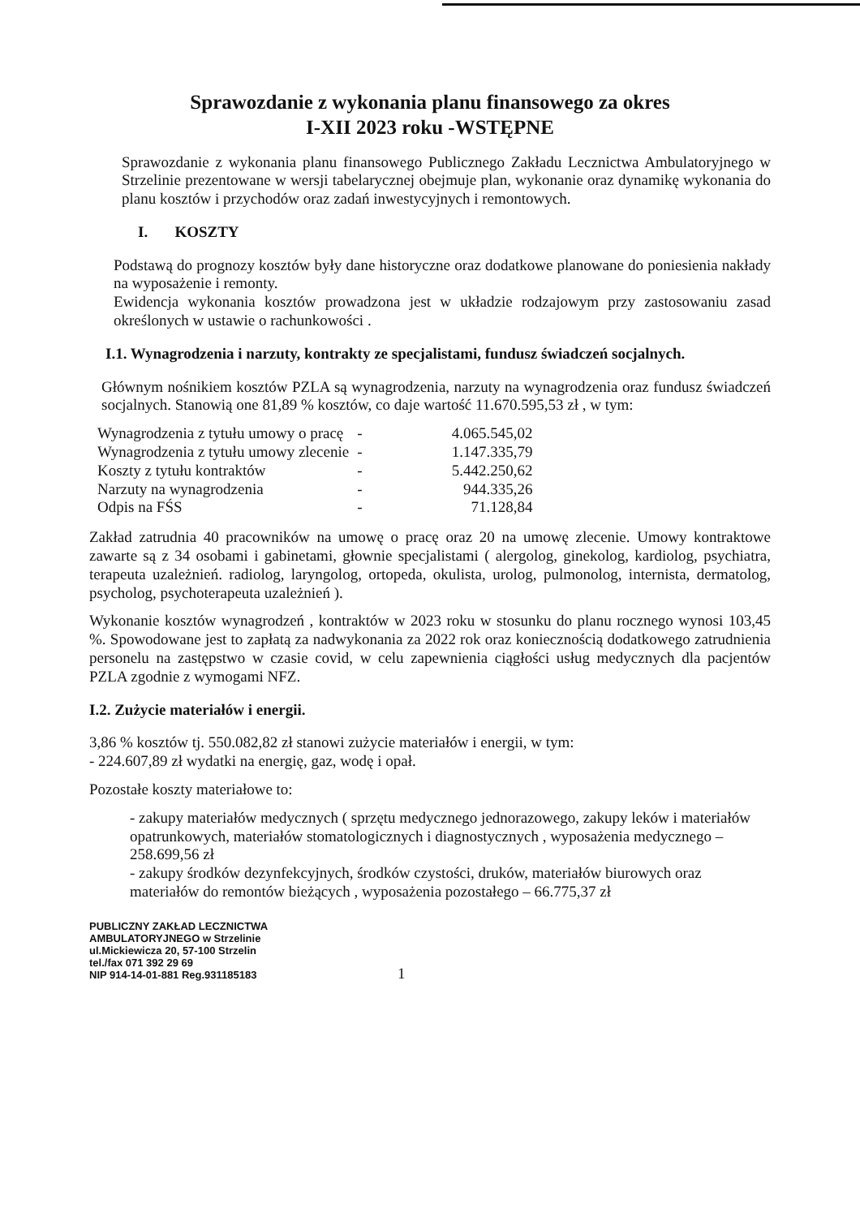Sprawozdanie z wykonania planu finansowego za okres
I-XII 2023 roku -WSTĘPNE
Sprawozdanie z wykonania planu finansowego Publicznego Zakładu Lecznictwa Ambulatoryjnego w Strzelinie prezentowane w wersji tabelarycznej obejmuje plan, wykonanie oraz dynamikę wykonania do planu kosztów i przychodów oraz zadań inwestycyjnych i remontowych.
I. KOSZTY
Podstawą do prognozy kosztów były dane historyczne oraz dodatkowe planowane do poniesienia nakłady na wyposażenie i remonty.
Ewidencja wykonania kosztów prowadzona jest w układzie rodzajowym przy zastosowaniu zasad określonych w ustawie o rachunkowości .
I.1. Wynagrodzenia i narzuty, kontrakty ze specjalistami, fundusz świadczeń socjalnych.
Głównym nośnikiem kosztów PZLA są wynagrodzenia, narzuty na wynagrodzenia oraz fundusz świadczeń socjalnych. Stanowią one 81,89 % kosztów, co daje wartość 11.670.595,53 zł , w tym:
| Wynagrodzenia z tytułu umowy o pracę | - | 4.065.545,02 |
| Wynagrodzenia z tytułu umowy zlecenie | - | 1.147.335,79 |
| Koszty z tytułu kontraktów | - | 5.442.250,62 |
| Narzuty na wynagrodzenia | - | 944.335,26 |
| Odpis na FŚS | - | 71.128,84 |
Zakład zatrudnia 40 pracowników na umowę o pracę oraz 20 na umowę zlecenie. Umowy kontraktowe zawarte są z 34 osobami i gabinetami, głownie specjalistami ( alergolog, ginekolog, kardiolog, psychiatra, terapeuta uzależnień. radiolog, laryngolog, ortopeda, okulista, urolog, pulmonolog, internista, dermatolog, psycholog, psychoterapeuta uzależnień ).
Wykonanie kosztów wynagrodzeń , kontraktów w 2023 roku w stosunku do planu rocznego wynosi 103,45 %. Spowodowane jest to zapłatą za nadwykonania za 2022 rok oraz koniecznością dodatkowego zatrudnienia personelu na zastępstwo w czasie covid, w celu zapewnienia ciągłości usług medycznych dla pacjentów PZLA zgodnie z wymogami NFZ.
I.2. Zużycie materiałów i energii.
3,86 % kosztów tj. 550.082,82 zł stanowi zużycie materiałów i energii, w tym:
- 224.607,89 zł wydatki na energię, gaz, wodę i opał.
Pozostałe koszty materiałowe to:
- zakupy materiałów medycznych ( sprzętu medycznego jednorazowego, zakupy leków i materiałów opatrunkowych, materiałów stomatologicznych i diagnostycznych , wyposażenia medycznego – 258.699,56 zł
- zakupy środków dezynfekcyjnych, środków czystości, druków, materiałów biurowych oraz materiałów do remontów bieżących , wyposażenia pozostałego – 66.775,37 zł
PUBLICZNY ZAKŁAD LECZNICTWA
AMBULATORYJNEGO w Strzelinie
ul.Mickiewicza 20, 57-100 Strzelin
tel./fax 071 392 29 69
NIP 914-14-01-881 Reg.931185183 1